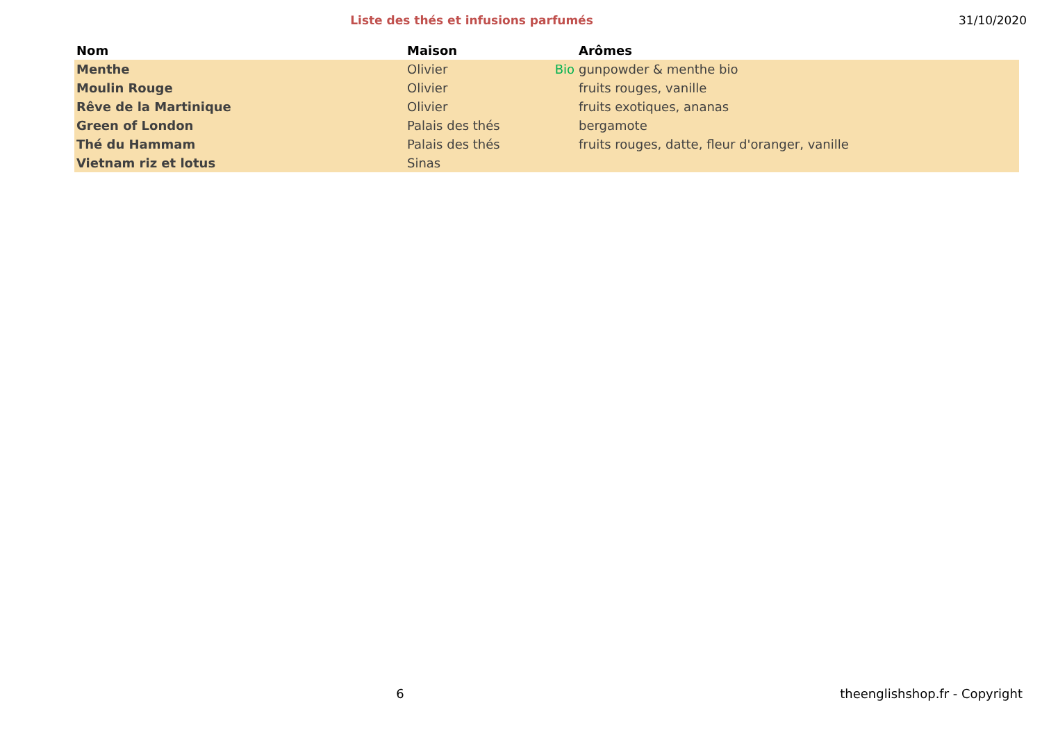Liste des thés et infusions parfumés
31/10/2020
| Nom | Maison | | Arômes |
| --- | --- | --- | --- |
| Menthe | Olivier | Bio | gunpowder & menthe bio |
| Moulin Rouge | Olivier | | fruits rouges, vanille |
| Rêve de la Martinique | Olivier | | fruits exotiques, ananas |
| Green of London | Palais des thés | | bergamote |
| Thé du Hammam | Palais des thés | | fruits rouges, datte, fleur d'oranger, vanille |
| Vietnam riz et lotus | Sinas | | |
6 theenglishshop.fr - Copyright